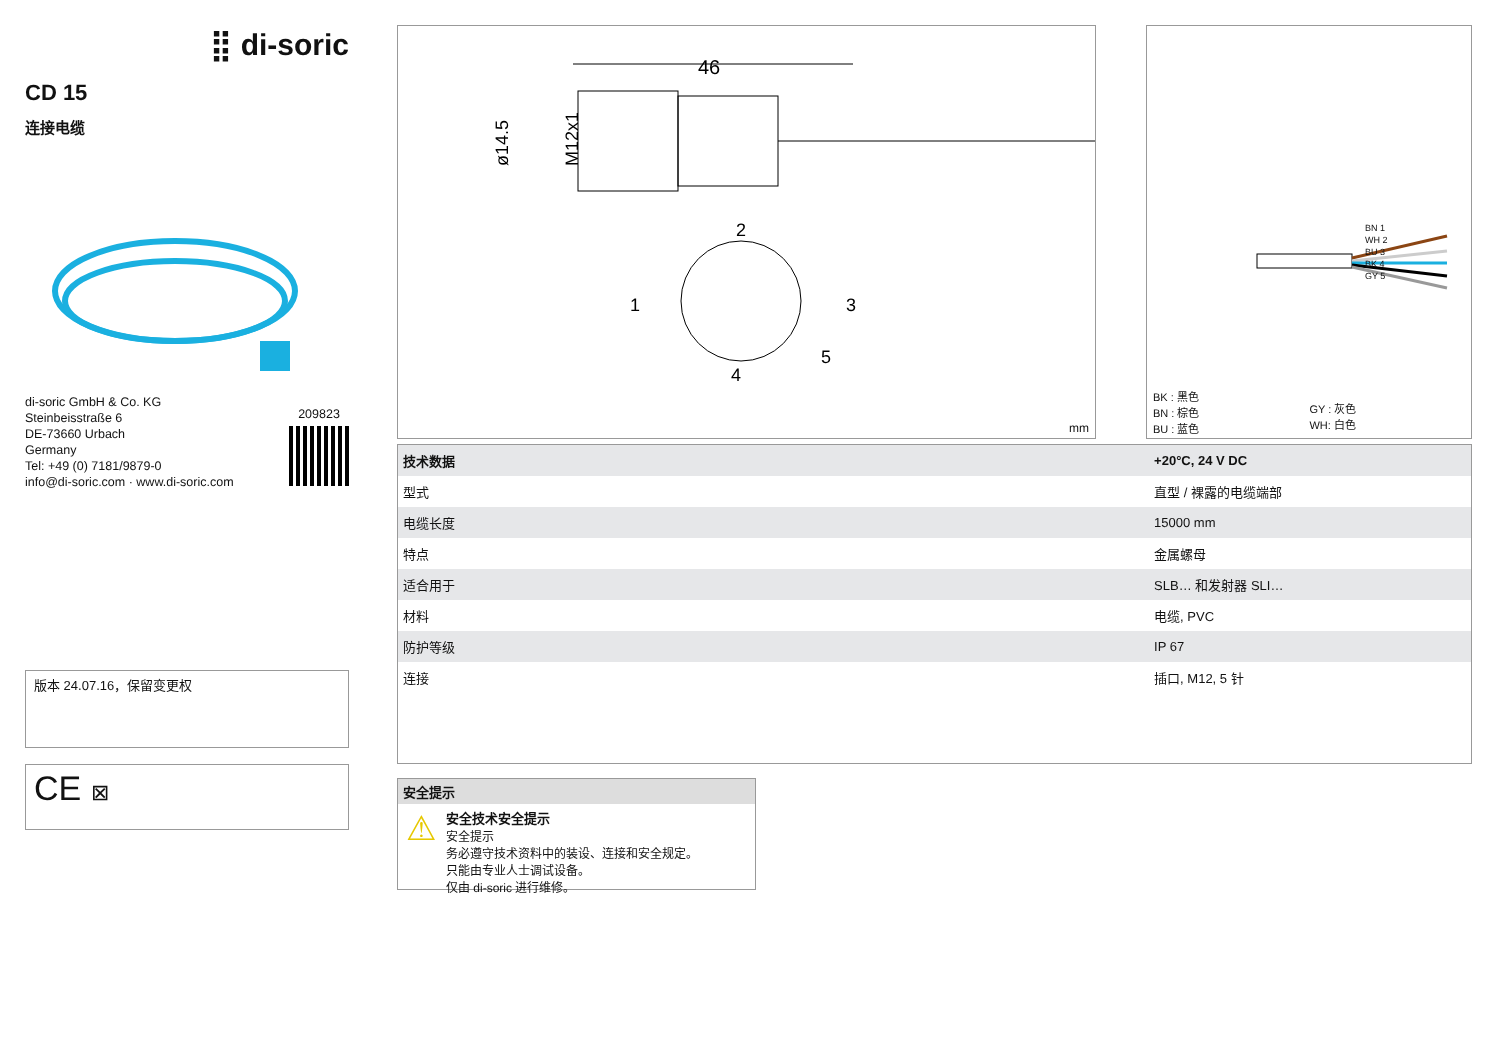⣿ di-soric
CD 15
连接电缆
di-soric GmbH & Co. KG
Steinbeisstraße 6
DE-73660 Urbach
Germany
Tel: +49 (0) 7181/9879-0
info@di-soric.com · www.di-soric.com
209823
版本 24.07.16，保留变更权
CE ⊠
46
ø14.5
M12x1
2
1
3
4
5
mm
BN 1
WH 2
BU 3
BK 4
GY 5
BK : 黑色
BN : 棕色
BU : 蓝色
GY : 灰色
WH: 白色
| 技术数据 | +20°C, 24 V DC |
| --- | --- |
| 型式 | 直型 / 裸露的电缆端部 |
| 电缆长度 | 15000 mm |
| 特点 | 金属螺母 |
| 适合用于 | SLB… 和发射器 SLI… |
| 材料 | 电缆, PVC |
| 防护等级 | IP 67 |
| 连接 | 插口, M12, 5 针 |
安全提示
⚠
安全技术安全提示
安全提示
务必遵守技术资料中的装设、连接和安全规定。
只能由专业人士调试设备。
仅由 di-soric 进行维修。